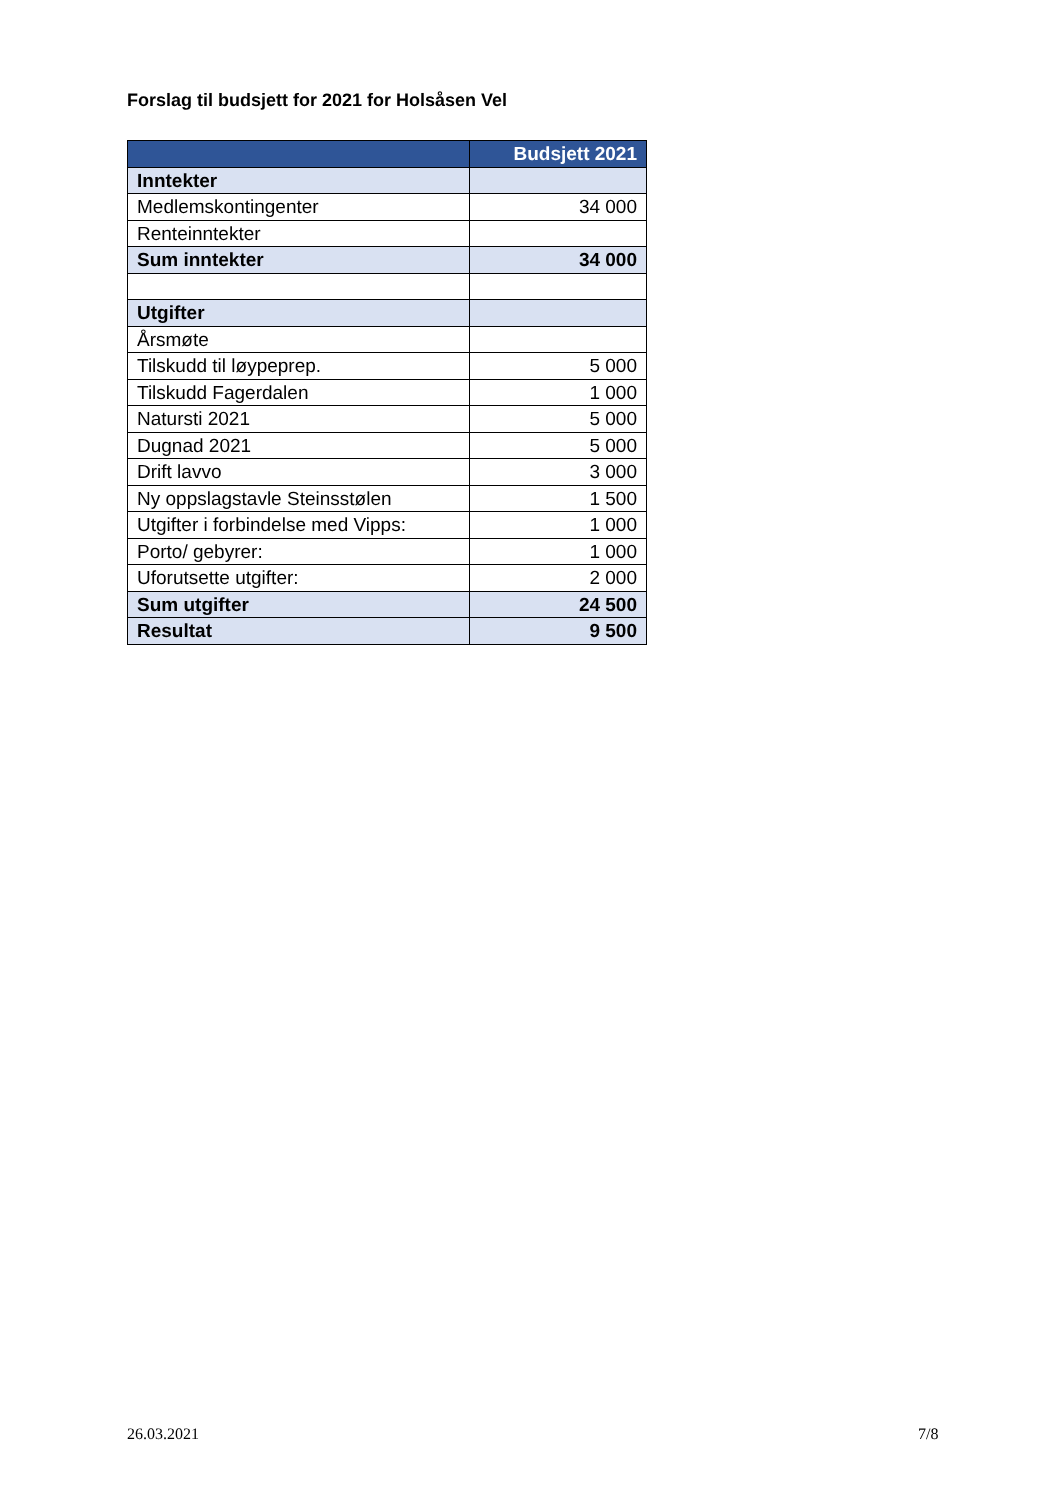Forslag til budsjett for 2021 for Holsåsen Vel
| | Budsjett 2021 |
| --- | --- |
| Inntekter | |
| Medlemskontingenter | 34 000 |
| Renteinntekter | |
| Sum inntekter | 34 000 |
| Utgifter | |
| Årsmøte | |
| Tilskudd til løypeprep. | 5 000 |
| Tilskudd Fagerdalen | 1 000 |
| Natursti 2021 | 5 000 |
| Dugnad 2021 | 5 000 |
| Drift lavvo | 3 000 |
| Ny oppslagstavle Steinsstølen | 1 500 |
| Utgifter i forbindelse med Vipps: | 1 000 |
| Porto/ gebyrer: | 1 000 |
| Uforutsette utgifter: | 2 000 |
| Sum utgifter | 24 500 |
| Resultat | 9 500 |
26.03.2021 7/8